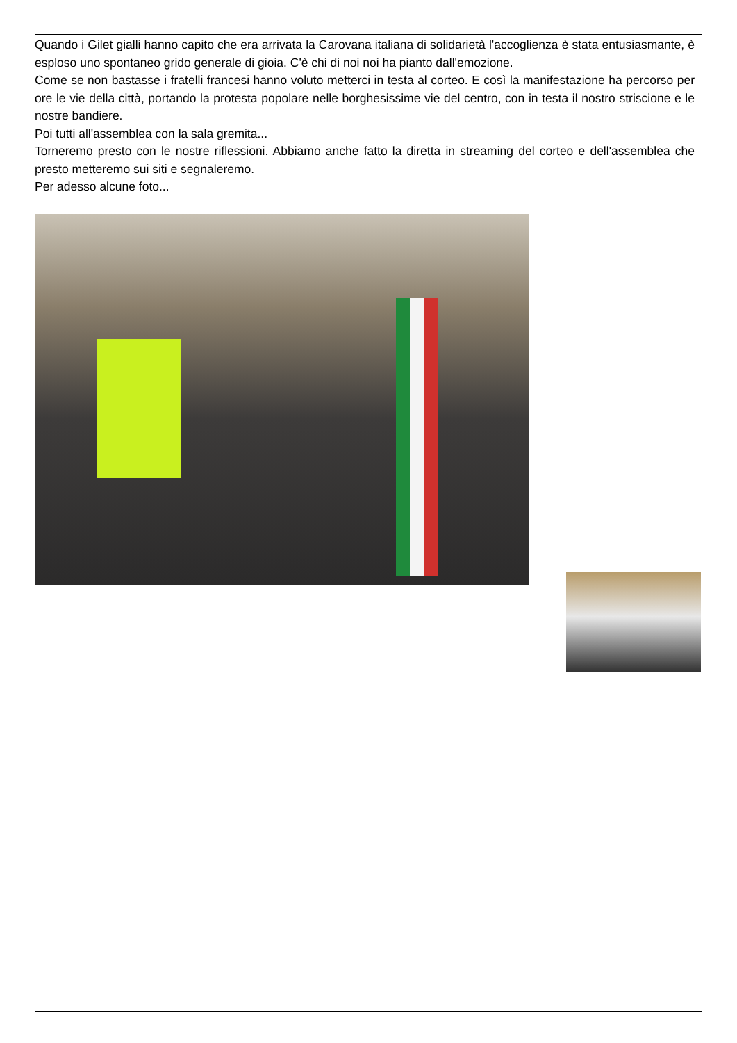Quando i Gilet gialli hanno capito che era arrivata la Carovana italiana di solidarietà l'accoglienza è stata entusiasmante, è esploso uno spontaneo grido generale di gioia. C'è chi di noi noi ha pianto dall'emozione.
Come se non bastasse i fratelli francesi hanno voluto metterci in testa al corteo. E così la manifestazione ha percorso per ore le vie della città, portando la protesta popolare nelle borghesissime vie del centro, con in testa il nostro striscione e le nostre bandiere.
Poi tutti all'assemblea con la sala gremita...
Torneremo presto con le nostre riflessioni. Abbiamo anche fatto la diretta in streaming del corteo e dell'assemblea che presto metteremo sui siti e segnaleremo.
Per adesso alcune foto...